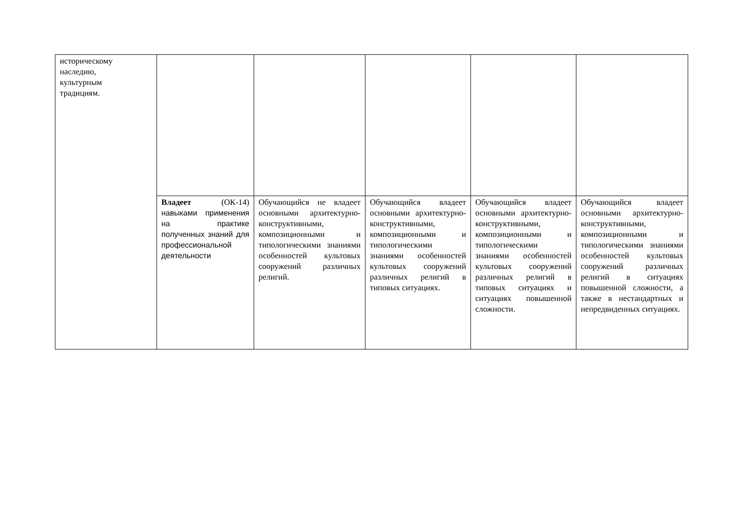| историческому наследию, культурным традициям. | | | | | |
| | Владеет (ОК-14) навыками применения на практике полученных знаний для профессиональной деятельности | Обучающийся не владеет основными архитектурно-конструктивными, композиционными и типологическими знаниями особенностей культовых сооружений различных религий. | Обучающийся владеет основными архитектурно-конструктивными, композиционными и типологическими знаниями особенностей культовых сооружений различных религий в типовых ситуациях. | Обучающийся владеет основными архитектурно-конструктивными, композиционными и типологическими знаниями особенностей культовых сооружений различных религий в типовых ситуациях и ситуациях повышенной сложности. | Обучающийся владеет основными архитектурно-конструктивными, композиционными и типологическими знаниями особенностей культовых сооружений различных религий в ситуациях повышенной сложности, а также в нестандартных и непредвиденных ситуациях. |